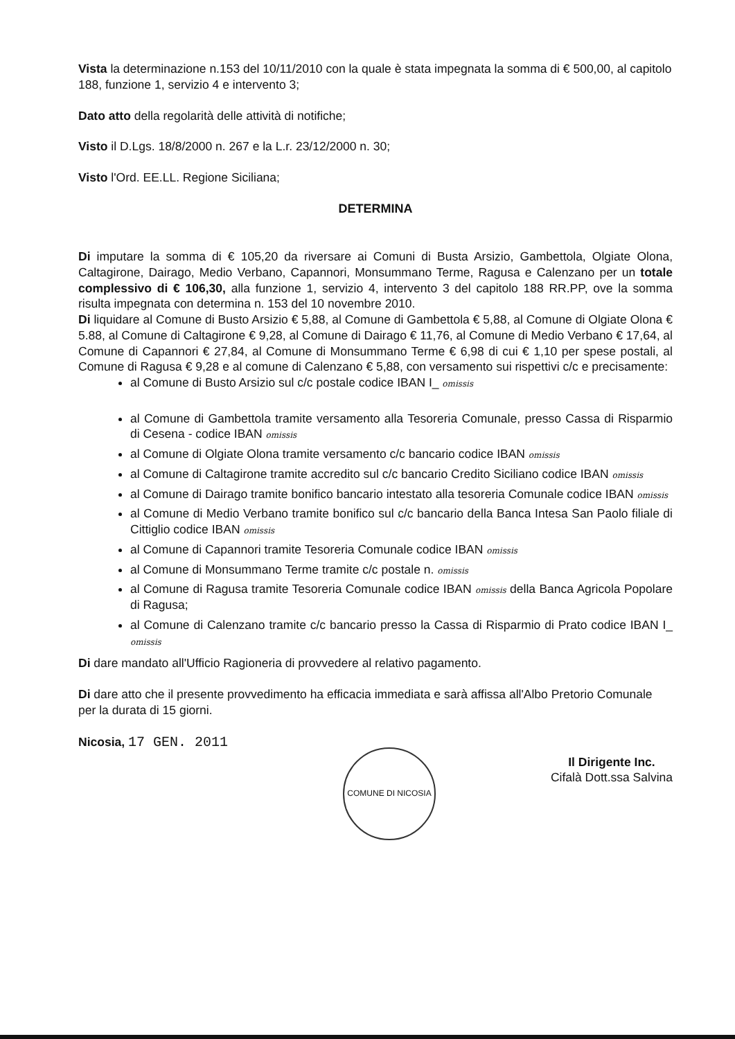Vista la determinazione n.153 del 10/11/2010 con la quale è stata impegnata la somma di € 500,00, al capitolo 188, funzione 1, servizio 4 e intervento 3;
Dato atto della regolarità delle attività di notifiche;
Visto il D.Lgs. 18/8/2000 n. 267 e la L.r. 23/12/2000 n. 30;
Visto l'Ord. EE.LL. Regione Siciliana;
DETERMINA
Di imputare la somma di € 105,20 da riversare ai Comuni di Busta Arsizio, Gambettola, Olgiate Olona, Caltagirone, Dairago, Medio Verbano, Capannori, Monsummano Terme, Ragusa e Calenzano per un totale complessivo di € 106,30, alla funzione 1, servizio 4, intervento 3 del capitolo 188 RR.PP, ove la somma risulta impegnata con determina n. 153 del 10 novembre 2010.
Di liquidare al Comune di Busto Arsizio € 5,88, al Comune di Gambettola € 5,88, al Comune di Olgiate Olona € 5.88, al Comune di Caltagirone € 9,28, al Comune di Dairago € 11,76, al Comune di Medio Verbano € 17,64, al Comune di Capannori € 27,84, al Comune di Monsummano Terme € 6,98 di cui € 1,10 per spese postali, al Comune di Ragusa € 9,28 e al comune di Calenzano € 5,88, con versamento sui rispettivi c/c e precisamente:
al Comune di Busto Arsizio sul c/c postale codice IBAN I_ omissis
al Comune di Gambettola tramite versamento alla Tesoreria Comunale, presso Cassa di Risparmio di Cesena - codice IBAN omissis
al Comune di Olgiate Olona tramite versamento c/c bancario codice IBAN omissis
al Comune di Caltagirone tramite accredito sul c/c bancario Credito Siciliano codice IBAN omissis
al Comune di Dairago tramite bonifico bancario intestato alla tesoreria Comunale codice IBAN omissis
al Comune di Medio Verbano tramite bonifico sul c/c bancario della Banca Intesa San Paolo filiale di Cittiglio codice IBAN omissis
al Comune di Capannori tramite Tesoreria Comunale codice IBAN omissis
al Comune di Monsummano Terme tramite c/c postale n. omissis
al Comune di Ragusa tramite Tesoreria Comunale codice IBAN omissis della Banca Agricola Popolare di Ragusa;
al Comune di Calenzano tramite c/c bancario presso la Cassa di Risparmio di Prato codice IBAN I_ omissis
Di dare mandato all'Ufficio Ragioneria di provvedere al relativo pagamento.
Di dare atto che il presente provvedimento ha efficacia immediata e sarà affissa all'Albo Pretorio Comunale per la durata di 15 giorni.
Nicosia, 17 GEN. 2011
COMUNE DI NICOSIA
Il Dirigente Inc.
Cifalà Dott.ssa Salvina